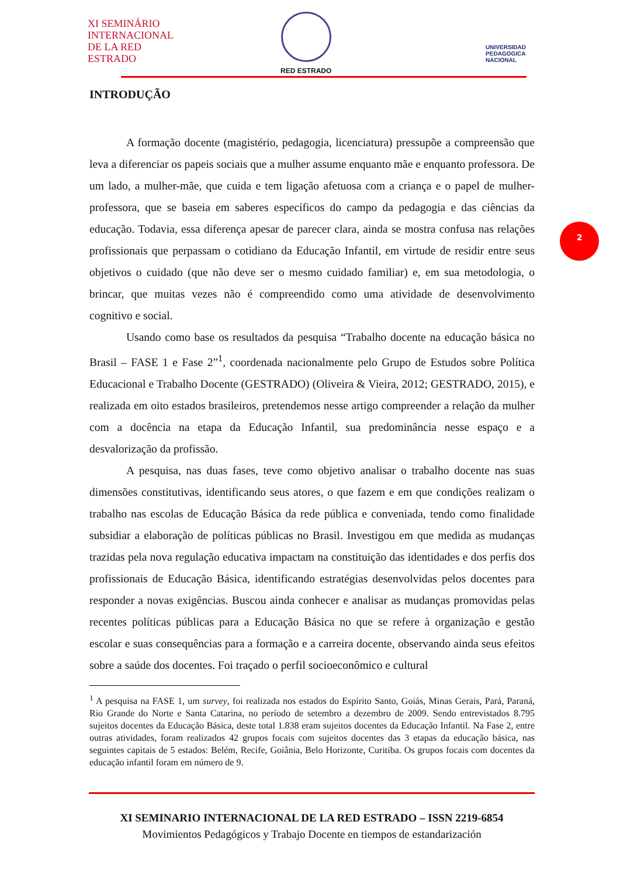XI SEMINÁRIO
INTERNACIONAL
DE LA RED
ESTRADO
RED ESTRADO
UNIVERSIDAD
PEDAGOGICA
NACIONAL
2
INTRODUÇÃO
A formação docente (magistério, pedagogia, licenciatura) pressupõe a compreensão que leva a diferenciar os papeis sociais que a mulher assume enquanto mãe e enquanto professora. De um lado, a mulher-mãe, que cuida e tem ligação afetuosa com a criança e o papel de mulher-professora, que se baseia em saberes específicos do campo da pedagogia e das ciências da educação. Todavia, essa diferença apesar de parecer clara, ainda se mostra confusa nas relações profissionais que perpassam o cotidiano da Educação Infantil, em virtude de residir entre seus objetivos o cuidado (que não deve ser o mesmo cuidado familiar) e, em sua metodologia, o brincar, que muitas vezes não é compreendido como uma atividade de desenvolvimento cognitivo e social.
Usando como base os resultados da pesquisa “Trabalho docente na educação básica no Brasil – FASE 1 e Fase 2”<sup>1</sup>, coordenada nacionalmente pelo Grupo de Estudos sobre Política Educacional e Trabalho Docente (GESTRADO) (Oliveira & Vieira, 2012; GESTRADO, 2015), e realizada em oito estados brasileiros, pretendemos nesse artigo compreender a relação da mulher com a docência na etapa da Educação Infantil, sua predominância nesse espaço e a desvalorização da profissão.
A pesquisa, nas duas fases, teve como objetivo analisar o trabalho docente nas suas dimensões constitutivas, identificando seus atores, o que fazem e em que condições realizam o trabalho nas escolas de Educação Básica da rede pública e conveniada, tendo como finalidade subsidiar a elaboração de políticas públicas no Brasil. Investigou em que medida as mudanças trazidas pela nova regulação educativa impactam na constituição das identidades e dos perfis dos profissionais de Educação Básica, identificando estratégias desenvolvidas pelos docentes para responder a novas exigências. Buscou ainda conhecer e analisar as mudanças promovidas pelas recentes políticas públicas para a Educação Básica no que se refere à organização e gestão escolar e suas consequências para a formação e a carreira docente, observando ainda seus efeitos sobre a saúde dos docentes. Foi traçado o perfil socioeconômico e cultural
<sup>1</sup> A pesquisa na FASE 1, um survey, foi realizada nos estados do Espírito Santo, Goiás, Minas Gerais, Pará, Paraná, Rio Grande do Norte e Santa Catarina, no período de setembro a dezembro de 2009. Sendo entrevistados 8.795 sujeitos docentes da Educação Básica, deste total 1.838 eram sujeitos docentes da Educação Infantil. Na Fase 2, entre outras atividades, foram realizados 42 grupos focais com sujeitos docentes das 3 etapas da educação básica, nas seguintes capitais de 5 estados: Belém, Recife, Goiânia, Belo Horizonte, Curitiba. Os grupos focais com docentes da educação infantil foram em número de 9.
XI SEMINARIO INTERNACIONAL DE LA RED ESTRADO – ISSN 2219-6854
Movimientos Pedagógicos y Trabajo Docente en tiempos de estandarización